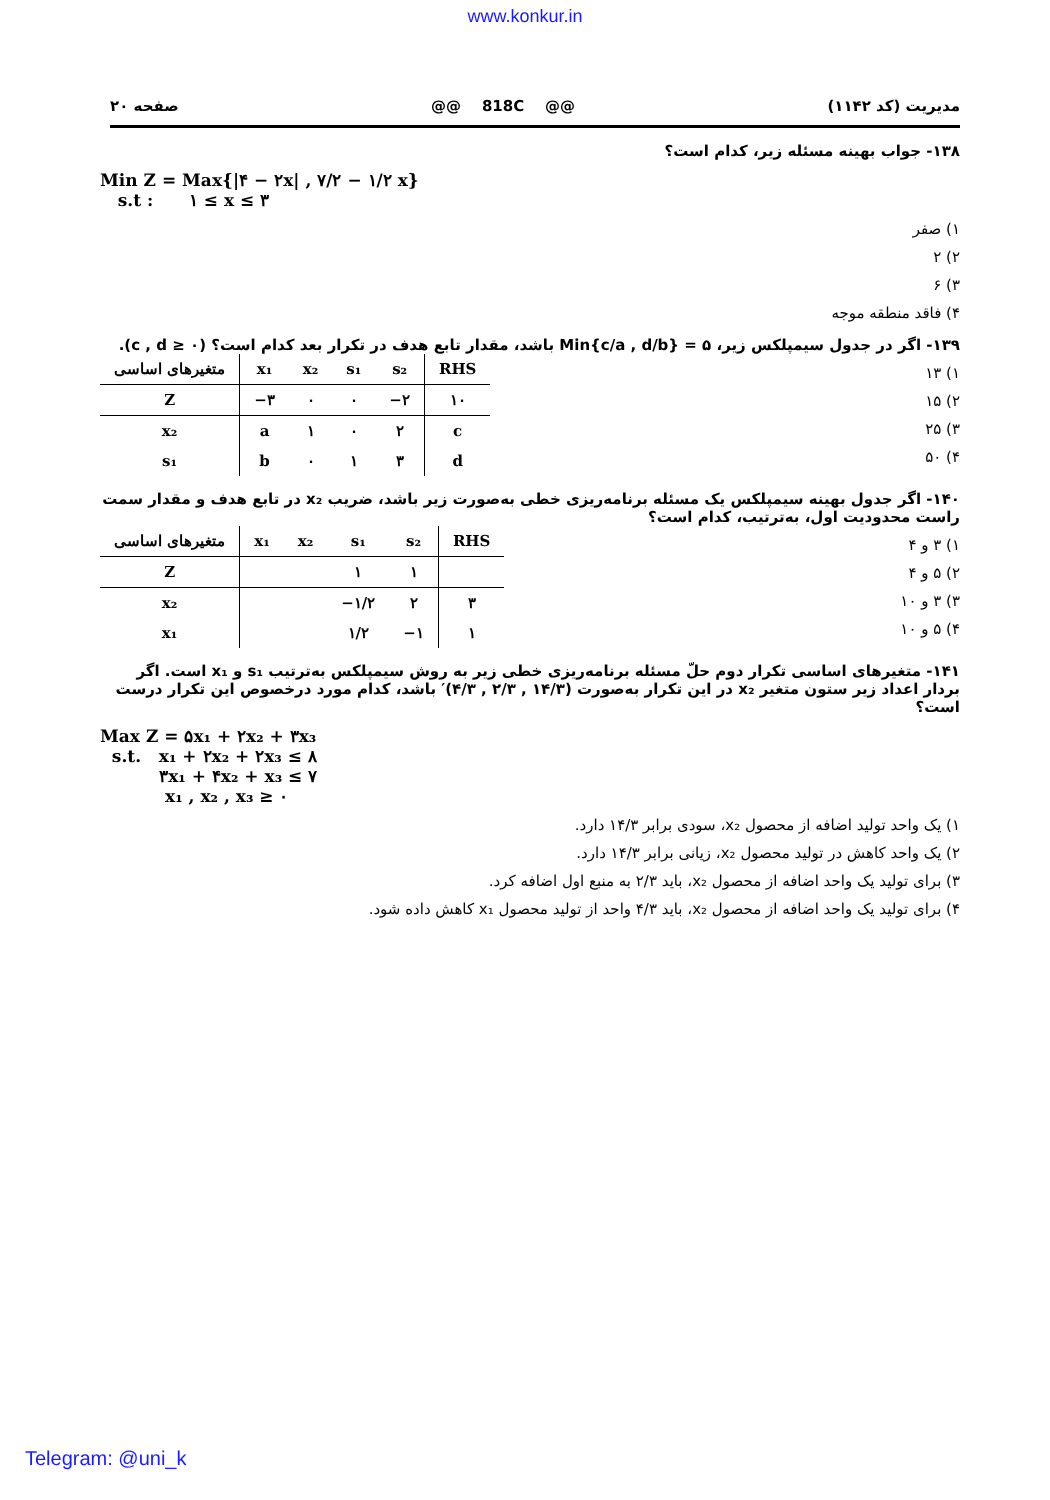www.konkur.in
مدیریت (کد ۱۱۴۲) @@ 818C @@ صفحه ۲۰
۱۳۸- جواب بهینه مسئله زیر، کدام است؟
Min Z = Max{|۴ − ۲x| , ۷/۲ − ۱/۲ x}
s.t : ۱ ≤ x ≤ ۳
۱) صفر
۲) ۲
۳) ۶
۴) فاقد منطقه موجه
۱۳۹- اگر در جدول سیمپلکس زیر، Min{c/a , d/b} = ۵ باشد، مقدار تابع هدف در تکرار بعد کدام است؟ (c , d ≥ ۰).
۱) ۱۳
۲) ۱۵
۳) ۲۵
۴) ۵۰
| متغیرهای اساسی | x₁ | x₂ | s₁ | s₂ | RHS |
| --- | --- | --- | --- | --- | --- |
| Z | −۳ | ۰ | ۰ | −۲ | ۱۰ |
| x₂ | a | ۱ | ۰ | ۲ | c |
| s₁ | b | ۰ | ۱ | ۳ | d |
۱۴۰- اگر جدول بهینه سیمپلکس یک مسئله برنامه‌ریزی خطی به‌صورت زیر باشد، ضریب x₂ در تابع هدف و مقدار سمت راست محدودیت اول، به‌ترتیب، کدام است؟
۱) ۳ و ۴
۲) ۵ و ۴
۳) ۳ و ۱۰
۴) ۵ و ۱۰
| متغیرهای اساسی | x₁ | x₂ | s₁ | s₂ | RHS |
| --- | --- | --- | --- | --- | --- |
| Z | | | ۱ | ۱ | |
| x₂ | | | −۱/۲ | ۲ | ۳ |
| x₁ | | | ۱/۲ | −۱ | ۱ |
۱۴۱- متغیرهای اساسی تکرار دوم حلّ مسئله برنامه‌ریزی خطی زیر به روش سیمپلکس به‌ترتیب s₁ و x₁ است. اگر بردار اعداد زیر ستون متغیر x₂ در این تکرار به‌صورت (۱۴/۳ , ۲/۳ , ۴/۳)′ باشد، کدام مورد درخصوص این تکرار درست است؟
Max Z = ۵x₁ + ۲x₂ + ۳x₃
s.t. x₁ + ۲x₂ + ۲x₃ ≤ ۸
۳x₁ + ۴x₂ + x₃ ≤ ۷
x₁ , x₂ , x₃ ≥ ۰
۱) یک واحد تولید اضافه از محصول x₂، سودی برابر ۱۴/۳ دارد.
۲) یک واحد کاهش در تولید محصول x₂، زیانی برابر ۱۴/۳ دارد.
۳) برای تولید یک واحد اضافه از محصول x₂، باید ۲/۳ به منبع اول اضافه کرد.
۴) برای تولید یک واحد اضافه از محصول x₂، باید ۴/۳ واحد از تولید محصول x₁ کاهش داده شود.
Telegram: @uni_k